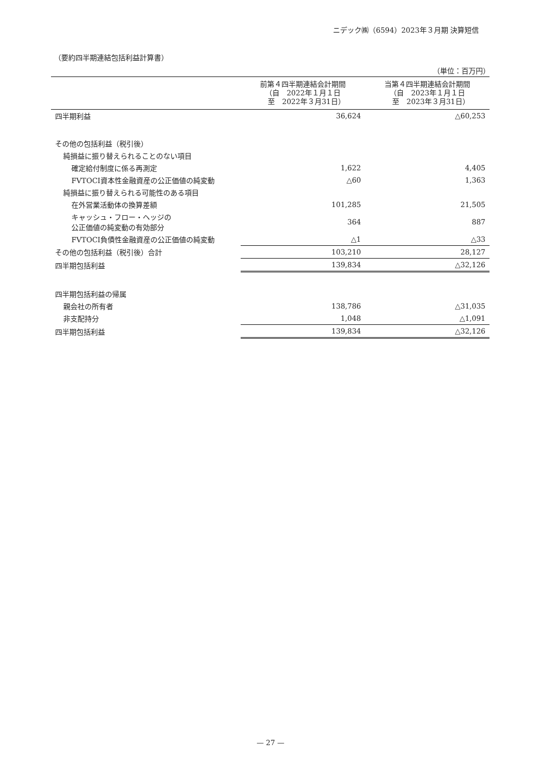ニデック㈱（6594）2023年３月期 決算短信
（要約四半期連結包括利益計算書）
（単位：百万円）
| | 前第４四半期連結会計期間 （自 2022年１月１日 至 2022年３月31日） | 当第４四半期連結会計期間 （自 2023年１月１日 至 2023年３月31日） |
| --- | --- | --- |
| 四半期利益 | 36,624 | △60,253 |
| その他の包括利益（税引後） | | |
| 純損益に振り替えられることのない項目 | | |
| 確定給付制度に係る再測定 | 1,622 | 4,405 |
| FVTOCI資本性金融資産の公正価値の純変動 | △60 | 1,363 |
| 純損益に振り替えられる可能性のある項目 | | |
| 在外営業活動体の換算差額 | 101,285 | 21,505 |
| キャッシュ・フロー・ヘッジの 公正価値の純変動の有効部分 | 364 | 887 |
| FVTOCI負債性金融資産の公正価値の純変動 | △1 | △33 |
| その他の包括利益（税引後）合計 | 103,210 | 28,127 |
| 四半期包括利益 | 139,834 | △32,126 |
| 四半期包括利益の帰属 | | |
| 親会社の所有者 | 138,786 | △31,035 |
| 非支配持分 | 1,048 | △1,091 |
| 四半期包括利益 | 139,834 | △32,126 |
— 27 —